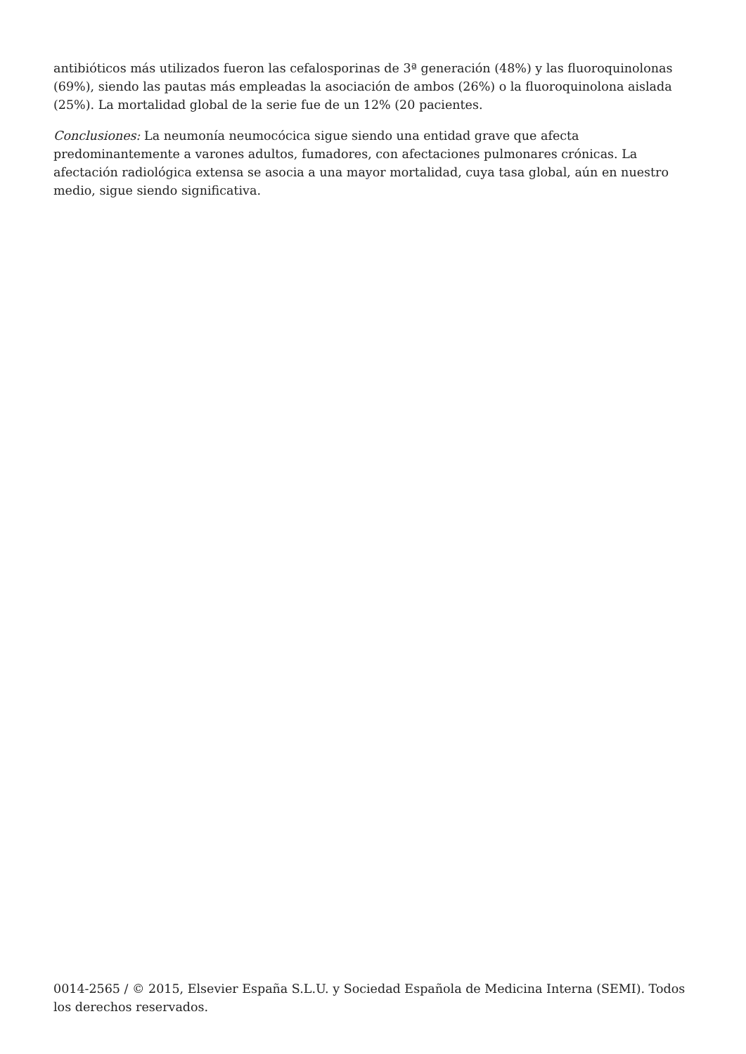antibióticos más utilizados fueron las cefalosporinas de 3ª generación (48%) y las fluoroquinolonas (69%), siendo las pautas más empleadas la asociación de ambos (26%) o la fluoroquinolona aislada (25%). La mortalidad global de la serie fue de un 12% (20 pacientes.
Conclusiones: La neumonía neumocócica sigue siendo una entidad grave que afecta predominantemente a varones adultos, fumadores, con afectaciones pulmonares crónicas. La afectación radiológica extensa se asocia a una mayor mortalidad, cuya tasa global, aún en nuestro medio, sigue siendo significativa.
0014-2565 / © 2015, Elsevier España S.L.U. y Sociedad Española de Medicina Interna (SEMI). Todos los derechos reservados.